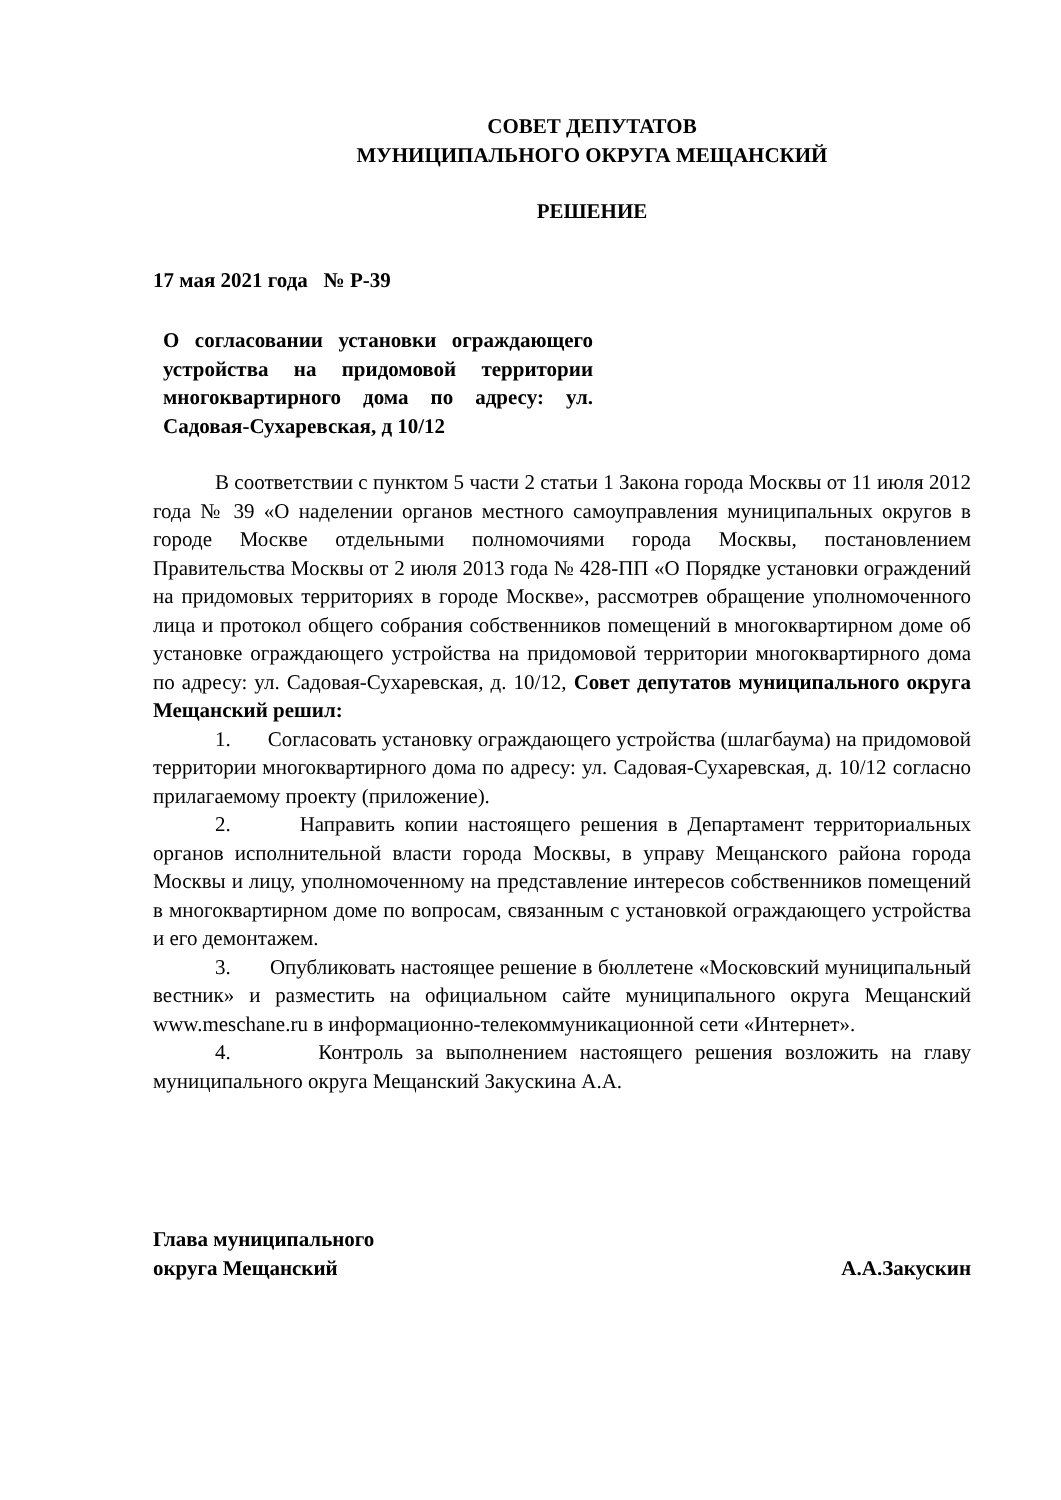СОВЕТ ДЕПУТАТОВ
МУНИЦИПАЛЬНОГО ОКРУГА МЕЩАНСКИЙ
РЕШЕНИЕ
17 мая 2021 года № Р-39
О согласовании установки ограждающего устройства на придомовой территории многоквартирного дома по адресу: ул. Садовая-Сухаревская, д 10/12
В соответствии с пунктом 5 части 2 статьи 1 Закона города Москвы от 11 июля 2012 года № 39 «О наделении органов местного самоуправления муниципальных округов в городе Москве отдельными полномочиями города Москвы, постановлением Правительства Москвы от 2 июля 2013 года № 428-ПП «О Порядке установки ограждений на придомовых территориях в городе Москве», рассмотрев обращение уполномоченного лица и протокол общего собрания собственников помещений в многоквартирном доме об установке ограждающего устройства на придомовой территории многоквартирного дома по адресу: ул. Садовая-Сухаревская, д. 10/12, Совет депутатов муниципального округа Мещанский решил:
1. Согласовать установку ограждающего устройства (шлагбаума) на придомовой территории многоквартирного дома по адресу: ул. Садовая-Сухаревская, д. 10/12 согласно прилагаемому проекту (приложение).
2. Направить копии настоящего решения в Департамент территориальных органов исполнительной власти города Москвы, в управу Мещанского района города Москвы и лицу, уполномоченному на представление интересов собственников помещений в многоквартирном доме по вопросам, связанным с установкой ограждающего устройства и его демонтажем.
3. Опубликовать настоящее решение в бюллетене «Московский муниципальный вестник» и разместить на официальном сайте муниципального округа Мещанский www.meschane.ru в информационно-телекоммуникационной сети «Интернет».
4. Контроль за выполнением настоящего решения возложить на главу муниципального округа Мещанский Закускина А.А.
Глава муниципального
округа Мещанский
А.А.Закускин